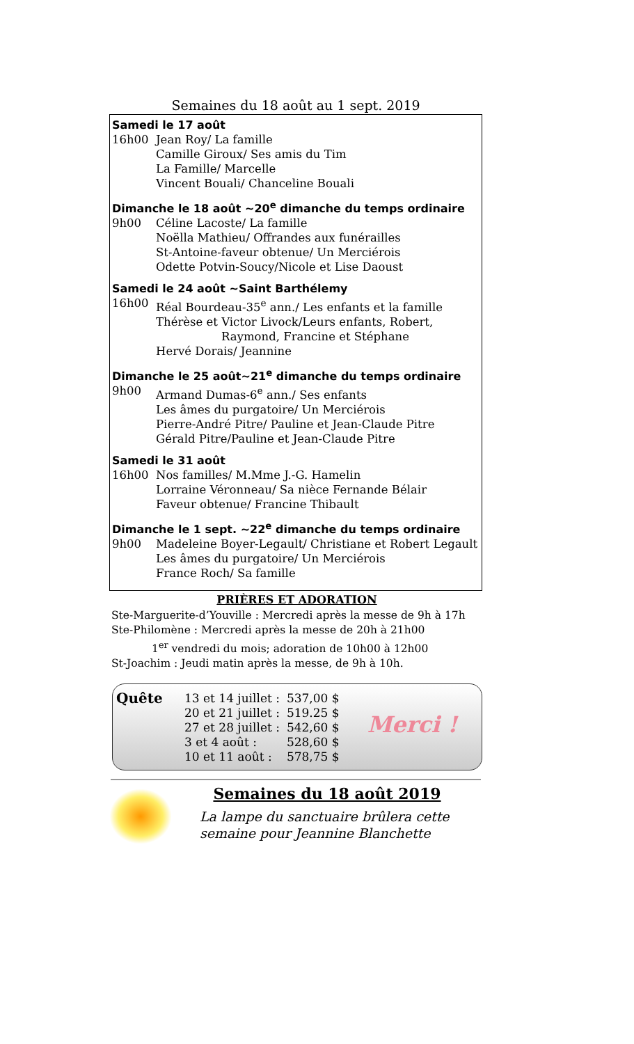Semaines du 18 août au 1 sept. 2019
Samedi le 17 août
16h00 Jean Roy/ La famille
Camille Giroux/ Ses amis du Tim
La Famille/ Marcelle
Vincent Bouali/ Chanceline Bouali
Dimanche le 18 août ~20<sup>e</sup> dimanche du temps ordinaire
9h00 Céline Lacoste/ La famille
Noëlla Mathieu/ Offrandes aux funérailles
St-Antoine-faveur obtenue/ Un Merciérois
Odette Potvin-Soucy/Nicole et Lise Daoust
Samedi le 24 août ~Saint Barthélemy
16h00 Réal Bourdeau-35<sup>e</sup> ann./ Les enfants et la famille
Thérèse et Victor Livock/Leurs enfants, Robert,
Raymond, Francine et Stéphane
Hervé Dorais/ Jeannine
Dimanche le 25 août~21<sup>e</sup> dimanche du temps ordinaire
9h00 Armand Dumas-6<sup>e</sup> ann./ Ses enfants
Les âmes du purgatoire/ Un Merciérois
Pierre-André Pitre/ Pauline et Jean-Claude Pitre
Gérald Pitre/Pauline et Jean-Claude Pitre
Samedi le 31 août
16h00 Nos familles/ M.Mme J.-G. Hamelin
Lorraine Véronneau/ Sa nièce Fernande Bélair
Faveur obtenue/ Francine Thibault
Dimanche le 1 sept. ~22<sup>e</sup> dimanche du temps ordinaire
9h00 Madeleine Boyer-Legault/ Christiane et Robert Legault
Les âmes du purgatoire/ Un Merciérois
France Roch/ Sa famille
PRIÈRES ET ADORATION
Ste-Marguerite-d’Youville : Mercredi après la messe de 9h à 17h
Ste-Philomène : Mercredi après la messe de 20h à 21h00
1<sup>er</sup> vendredi du mois; adoration de 10h00 à 12h00
St-Joachim : Jeudi matin après la messe, de 9h à 10h.
Quête
| 13 et 14 juillet : | 537,00 $ |
| 20 et 21 juillet : | 519.25 $ |
| 27 et 28 juillet : | 542,60 $ |
| 3 et 4 août : | 528,60 $ |
| 10 et 11 août : | 578,75 $ |
Merci !
Semaines du 18 août 2019
La lampe du sanctuaire brûlera cette semaine pour Jeannine Blanchette